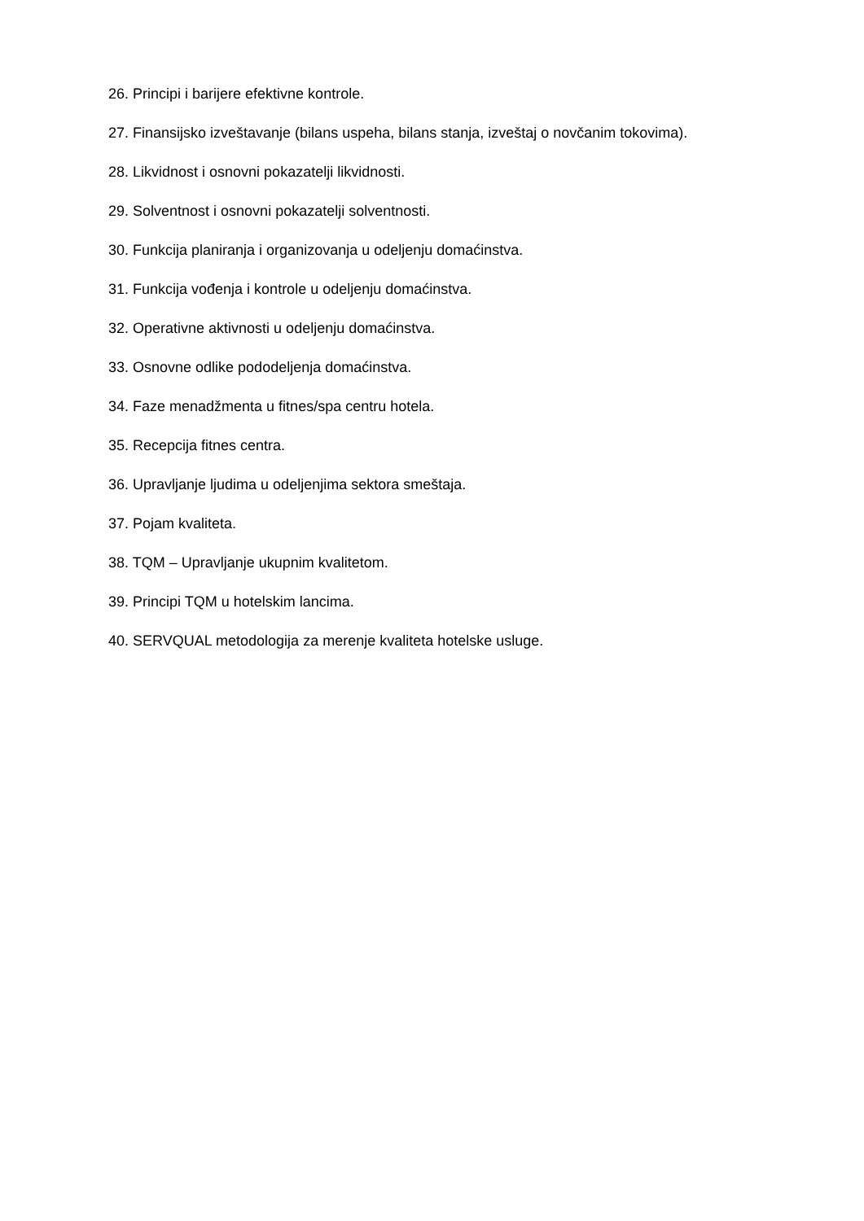26. Principi i barijere efektivne kontrole.
27. Finansijsko izveštavanje (bilans uspeha, bilans stanja, izveštaj o novčanim tokovima).
28. Likvidnost i osnovni pokazatelji likvidnosti.
29. Solventnost i osnovni pokazatelji solventnosti.
30. Funkcija planiranja i organizovanja u odeljenju domaćinstva.
31. Funkcija vođenja i kontrole u odeljenju domaćinstva.
32. Operativne aktivnosti u odeljenju domaćinstva.
33. Osnovne odlike pododeljenja domaćinstva.
34. Faze menadžmenta u fitnes/spa centru hotela.
35. Recepcija fitnes centra.
36. Upravljanje ljudima u odeljenjima sektora smeštaja.
37. Pojam kvaliteta.
38. TQM – Upravljanje ukupnim kvalitetom.
39. Principi TQM u hotelskim lancima.
40. SERVQUAL metodologija za merenje kvaliteta hotelske usluge.